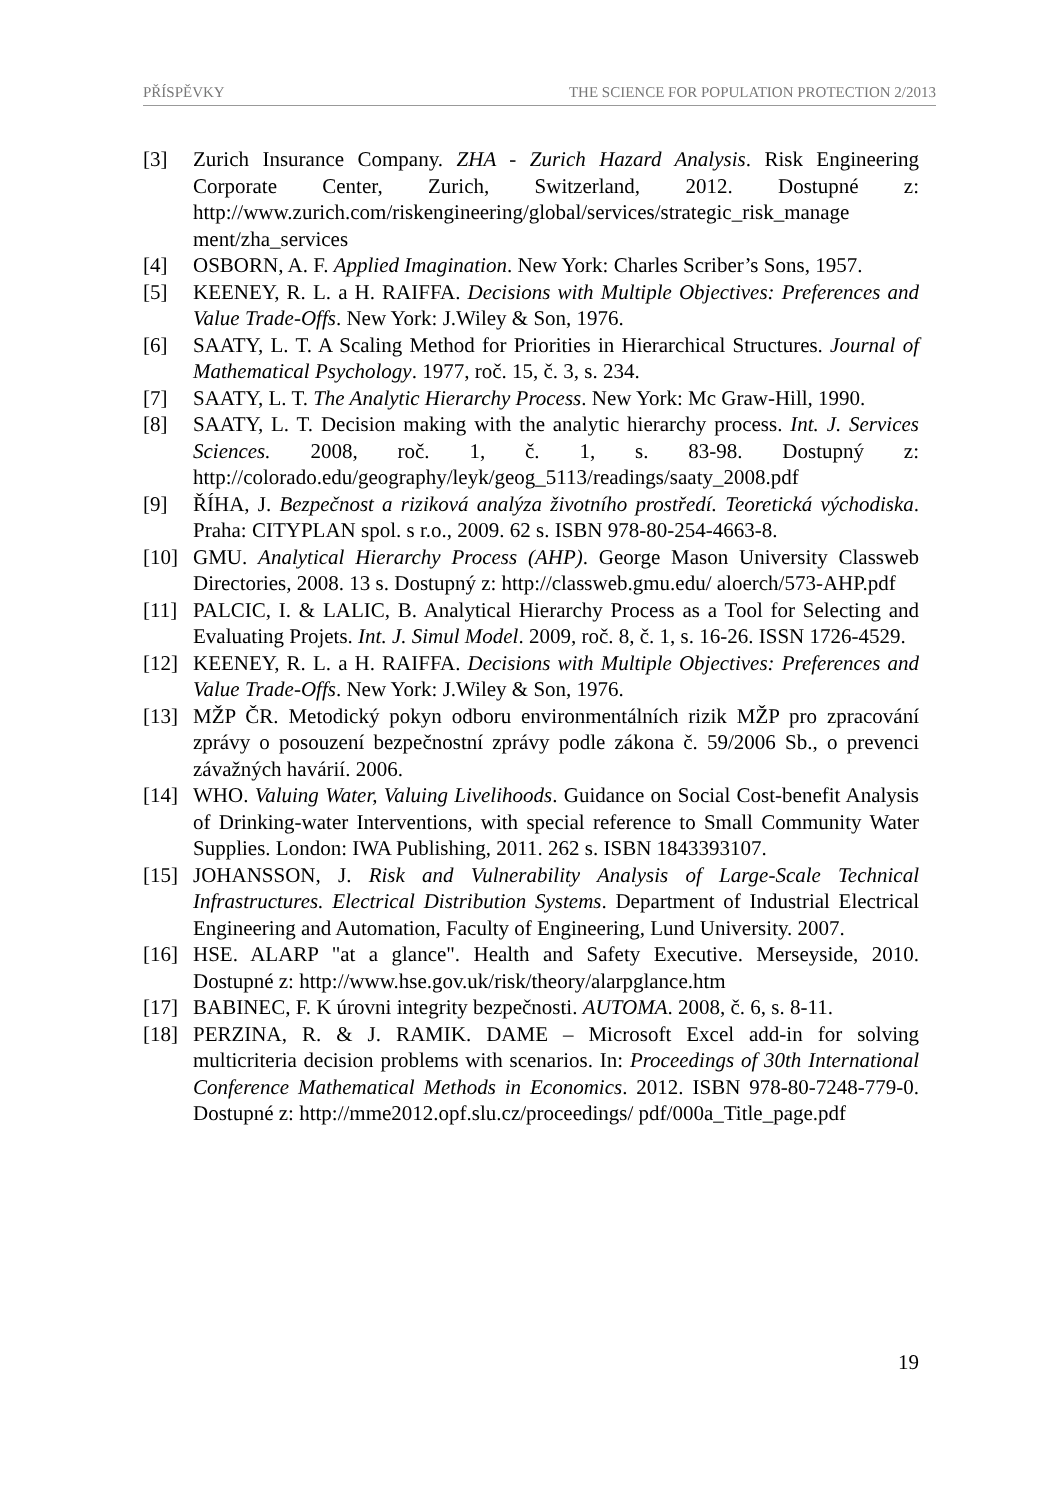PŘÍSPĚVKY THE SCIENCE FOR POPULATION PROTECTION 2/2013
[3] Zurich Insurance Company. ZHA - Zurich Hazard Analysis. Risk Engineering Corporate Center, Zurich, Switzerland, 2012. Dostupné z: http://www.zurich.com/riskengineering/global/services/strategic_risk_manage ment/zha_services
[4] OSBORN, A. F. Applied Imagination. New York: Charles Scriber’s Sons, 1957.
[5] KEENEY, R. L. a H. RAIFFA. Decisions with Multiple Objectives: Preferences and Value Trade-Offs. New York: J.Wiley & Son, 1976.
[6] SAATY, L. T. A Scaling Method for Priorities in Hierarchical Structures. Journal of Mathematical Psychology. 1977, roč. 15, č. 3, s. 234.
[7] SAATY, L. T. The Analytic Hierarchy Process. New York: Mc Graw-Hill, 1990.
[8] SAATY, L. T. Decision making with the analytic hierarchy process. Int. J. Services Sciences. 2008, roč. 1, č. 1, s. 83-98. Dostupný z: http://colorado.edu/geography/leyk/geog_5113/readings/saaty_2008.pdf
[9] ŘÍHA, J. Bezpečnost a riziková analýza životního prostředí. Teoretická východiska. Praha: CITYPLAN spol. s r.o., 2009. 62 s. ISBN 978-80-254-4663-8.
[10] GMU. Analytical Hierarchy Process (AHP). George Mason University Classweb Directories, 2008. 13 s. Dostupný z: http://classweb.gmu.edu/ aloerch/573-AHP.pdf
[11] PALCIC, I. & LALIC, B. Analytical Hierarchy Process as a Tool for Selecting and Evaluating Projets. Int. J. Simul Model. 2009, roč. 8, č. 1, s. 16-26. ISSN 1726-4529.
[12] KEENEY, R. L. a H. RAIFFA. Decisions with Multiple Objectives: Preferences and Value Trade-Offs. New York: J.Wiley & Son, 1976.
[13] MŽP ČR. Metodický pokyn odboru environmentálních rizik MŽP pro zpracování zprávy o posouzení bezpečnostní zprávy podle zákona č. 59/2006 Sb., o prevenci závažných havárií. 2006.
[14] WHO. Valuing Water, Valuing Livelihoods. Guidance on Social Cost-benefit Analysis of Drinking-water Interventions, with special reference to Small Community Water Supplies. London: IWA Publishing, 2011. 262 s. ISBN 1843393107.
[15] JOHANSSON, J. Risk and Vulnerability Analysis of Large-Scale Technical Infrastructures. Electrical Distribution Systems. Department of Industrial Electrical Engineering and Automation, Faculty of Engineering, Lund University. 2007.
[16] HSE. ALARP "at a glance". Health and Safety Executive. Merseyside, 2010. Dostupné z: http://www.hse.gov.uk/risk/theory/alarpglance.htm
[17] BABINEC, F. K úrovni integrity bezpečnosti. AUTOMA. 2008, č. 6, s. 8-11.
[18] PERZINA, R. & J. RAMIK. DAME – Microsoft Excel add-in for solving multicriteria decision problems with scenarios. In: Proceedings of 30th International Conference Mathematical Methods in Economics. 2012. ISBN 978-80-7248-779-0. Dostupné z: http://mme2012.opf.slu.cz/proceedings/ pdf/000a_Title_page.pdf
19